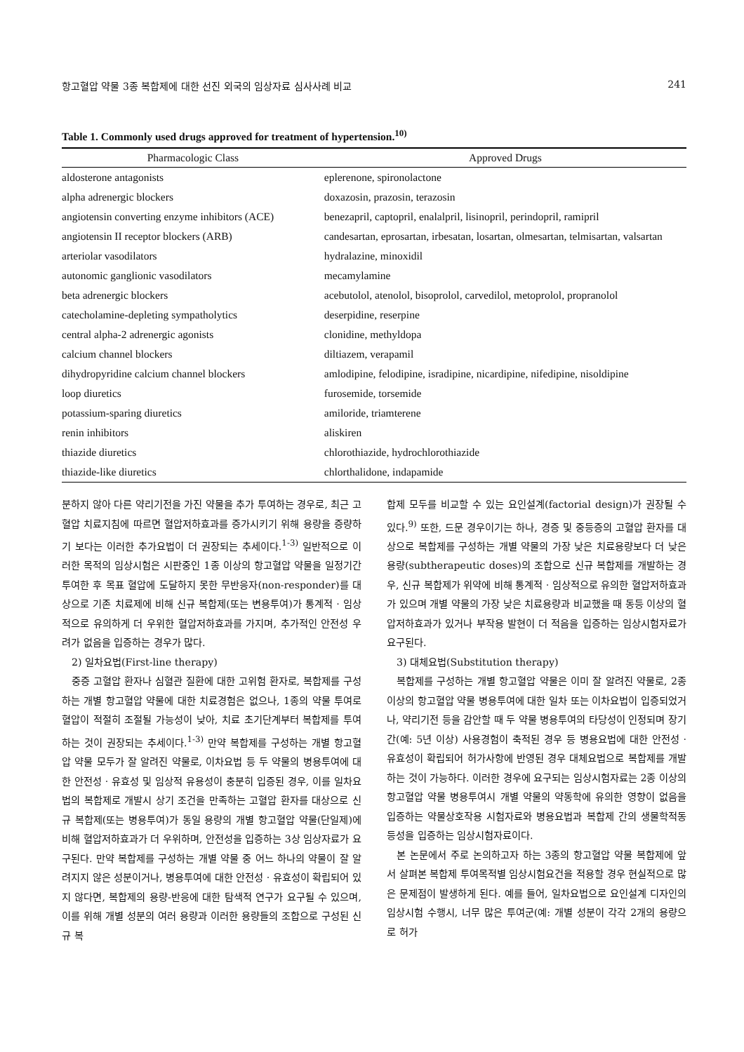항고혈압 약물 3종 복합제에 대한 선진 외국의 임상자료 심사사례 비교 241
Table 1. Commonly used drugs approved for treatment of hypertension.<sup>10)</sup>
| Pharmacologic Class | Approved Drugs |
| --- | --- |
| aldosterone antagonists | eplerenone, spironolactone |
| alpha adrenergic blockers | doxazosin, prazosin, terazosin |
| angiotensin converting enzyme inhibitors (ACE) | benezapril, captopril, enalalpril, lisinopril, perindopril, ramipril |
| angiotensin II receptor blockers (ARB) | candesartan, eprosartan, irbesatan, losartan, olmesartan, telmisartan, valsartan |
| arteriolar vasodilators | hydralazine, minoxidil |
| autonomic ganglionic vasodilators | mecamylamine |
| beta adrenergic blockers | acebutolol, atenolol, bisoprolol, carvedilol, metoprolol, propranolol |
| catecholamine-depleting sympatholytics | deserpidine, reserpine |
| central alpha-2 adrenergic agonists | clonidine, methyldopa |
| calcium channel blockers | diltiazem, verapamil |
| dihydropyridine calcium channel blockers | amlodipine, felodipine, isradipine, nicardipine, nifedipine, nisoldipine |
| loop diuretics | furosemide, torsemide |
| potassium-sparing diuretics | amiloride, triamterene |
| renin inhibitors | aliskiren |
| thiazide diuretics | chlorothiazide, hydrochlorothiazide |
| thiazide-like diuretics | chlorthalidone, indapamide |
분하지 않아 다른 약리기전을 가진 약물을 추가 투여하는 경우로, 최근 고혈압 치료지침에 따르면 혈압저하효과를 증가시키기 위해 용량을 증량하기 보다는 이러한 추가요법이 더 권장되는 추세이다.<sup>1-3)</sup> 일반적으로 이러한 목적의 임상시험은 시판중인 1종 이상의 항고혈압 약물을 일정기간 투여한 후 목표 혈압에 도달하지 못한 무반응자(non-responder)를 대상으로 기존 치료제에 비해 신규 복합제(또는 변용투여)가 통계적 · 임상적으로 유의하게 더 우위한 혈압저하효과를 가지며, 추가적인 안전성 우려가 없음을 입증하는 경우가 많다.
2) 일차요법(First-line therapy)
중증 고혈압 환자나 심혈관 질환에 대한 고위험 환자로, 복합제를 구성하는 개별 항고혈압 약물에 대한 치료경험은 없으나, 1종의 약물 투여로 혈압이 적절히 조절될 가능성이 낮아, 치료 초기단계부터 복합제를 투여하는 것이 권장되는 추세이다.<sup>1-3)</sup> 만약 복합제를 구성하는 개별 항고혈압 약물 모두가 잘 알려진 약물로, 이차요법 등 두 약물의 병용투여에 대한 안전성 · 유효성 및 임상적 유용성이 충분히 입증된 경우, 이를 일차요법의 복합제로 개발시 상기 조건을 만족하는 고혈압 환자를 대상으로 신규 복합제(또는 병용투여)가 동일 용량의 개별 항고혈압 약물(단일제)에 비해 혈압저하효과가 더 우위하며, 안전성을 입증하는 3상 임상자료가 요구된다. 만약 복합제를 구성하는 개별 약물 중 어느 하나의 약물이 잘 알려지지 않은 성분이거나, 병용투여에 대한 안전성 · 유효성이 확립되어 있지 않다면, 복합제의 용량-반응에 대한 탐색적 연구가 요구될 수 있으며, 이를 위해 개별 성분의 여러 용량과 이러한 용량들의 조합으로 구성된 신규 복
합제 모두를 비교할 수 있는 요인설계(factorial design)가 권장될 수 있다.<sup>9)</sup> 또한, 드문 경우이기는 하나, 경증 및 중등증의 고혈압 환자를 대상으로 복합제를 구성하는 개별 약물의 가장 낮은 치료용량보다 더 낮은 용량(subtherapeutic doses)의 조합으로 신규 복합제를 개발하는 경우, 신규 복합제가 위약에 비해 통계적 · 임상적으로 유의한 혈압저하효과가 있으며 개별 약물의 가장 낮은 치료용량과 비교했을 때 동등 이상의 혈압저하효과가 있거나 부작용 발현이 더 적음을 입증하는 임상시험자료가 요구된다.
3) 대체요법(Substitution therapy)
복합제를 구성하는 개별 항고혈압 약물은 이미 잘 알려진 약물로, 2종 이상의 항고혈압 약물 병용투여에 대한 일차 또는 이차요법이 입증되었거나, 약리기전 등을 감안할 때 두 약물 병용투여의 타당성이 인정되며 장기간(예: 5년 이상) 사용경험이 축적된 경우 등 병용요법에 대한 안전성 · 유효성이 확립되어 허가사항에 반영된 경우 대체요법으로 복합제를 개발하는 것이 가능하다. 이러한 경우에 요구되는 임상시험자료는 2종 이상의 항고혈압 약물 병용투여시 개별 약물의 약동학에 유의한 영향이 없음을 입증하는 약물상호작용 시험자료와 병용요법과 복합제 간의 생물학적동등성을 입증하는 임상시험자료이다.
본 논문에서 주로 논의하고자 하는 3종의 항고혈압 약물 복합제에 앞서 살펴본 복합제 투여목적별 임상시험요건을 적용할 경우 현실적으로 많은 문제점이 발생하게 된다. 예를 들어, 일차요법으로 요인설계 디자인의 임상시험 수행시, 너무 많은 투여군(예: 개별 성분이 각각 2개의 용량으로 허가